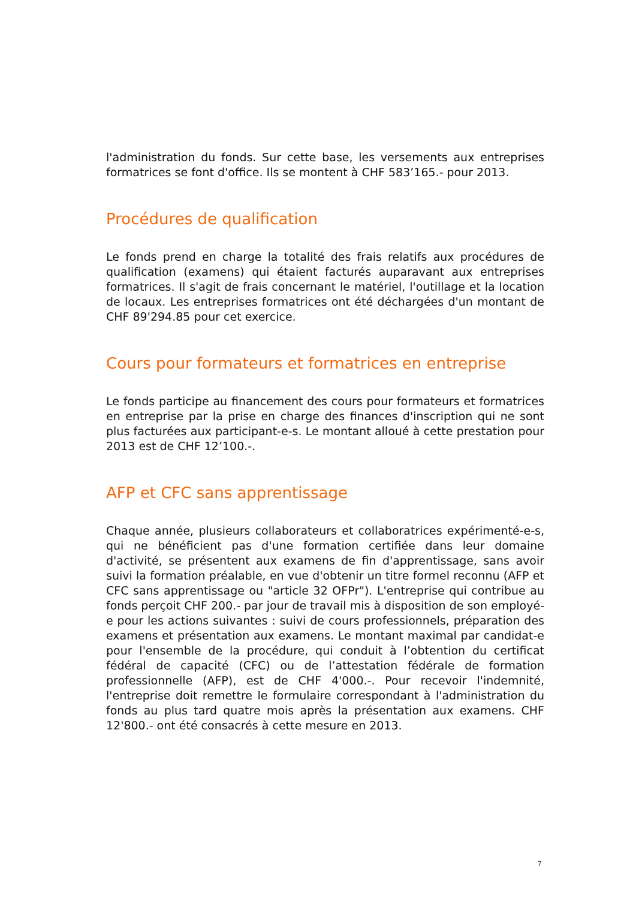l'administration du fonds. Sur cette base, les versements aux entreprises formatrices se font d'office. Ils se montent à CHF 583’165.- pour 2013.
Procédures de qualification
Le fonds prend en charge la totalité des frais relatifs aux procédures de qualification (examens) qui étaient facturés auparavant aux entreprises formatrices. Il s'agit de frais concernant le matériel, l'outillage et la location de locaux. Les entreprises formatrices ont été déchargées d'un montant de CHF 89'294.85 pour cet exercice.
Cours pour formateurs et formatrices en entreprise
Le fonds participe au financement des cours pour formateurs et formatrices en entreprise par la prise en charge des finances d'inscription qui ne sont plus facturées aux participant-e-s. Le montant alloué à cette prestation pour 2013 est de CHF 12’100.-.
AFP et CFC sans apprentissage
Chaque année, plusieurs collaborateurs et collaboratrices expérimenté-e-s, qui ne bénéficient pas d'une formation certifiée dans leur domaine d'activité, se présentent aux examens de fin d'apprentissage, sans avoir suivi la formation préalable, en vue d'obtenir un titre formel reconnu (AFP et CFC sans apprentissage ou "article 32 OFPr"). L'entreprise qui contribue au fonds perçoit CHF 200.- par jour de travail mis à disposition de son employé-e pour les actions suivantes : suivi de cours professionnels, préparation des examens et présentation aux examens. Le montant maximal par candidat-e pour l'ensemble de la procédure, qui conduit à l’obtention du certificat fédéral de capacité (CFC) ou de l’attestation fédérale de formation professionnelle (AFP), est de CHF 4'000.-. Pour recevoir l'indemnité, l'entreprise doit remettre le formulaire correspondant à l'administration du fonds au plus tard quatre mois après la présentation aux examens. CHF 12'800.- ont été consacrés à cette mesure en 2013.
7